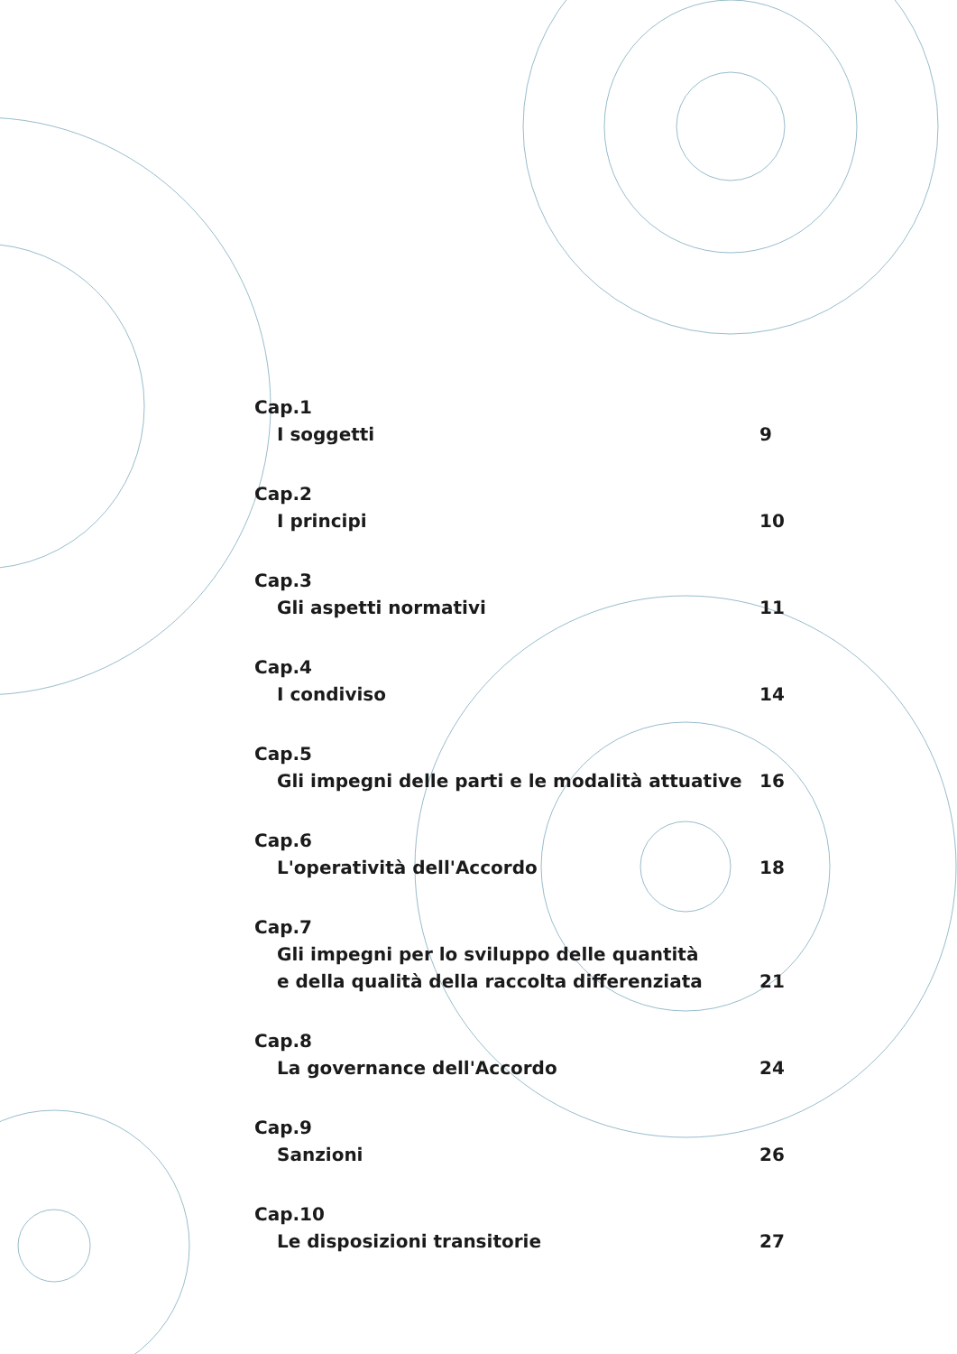Cap.1
I soggetti 9
Cap.2
I principi 10
Cap.3
Gli aspetti normativi 11
Cap.4
I condiviso 14
Cap.5
Gli impegni delle parti e le modalità attuative 16
Cap.6
L'operatività dell'Accordo 18
Cap.7
Gli impegni per lo sviluppo delle quantità
e della qualità della raccolta differenziata
21
Cap.8
La governance dell'Accordo 24
Cap.9
Sanzioni 26
Cap.10
Le disposizioni transitorie 27